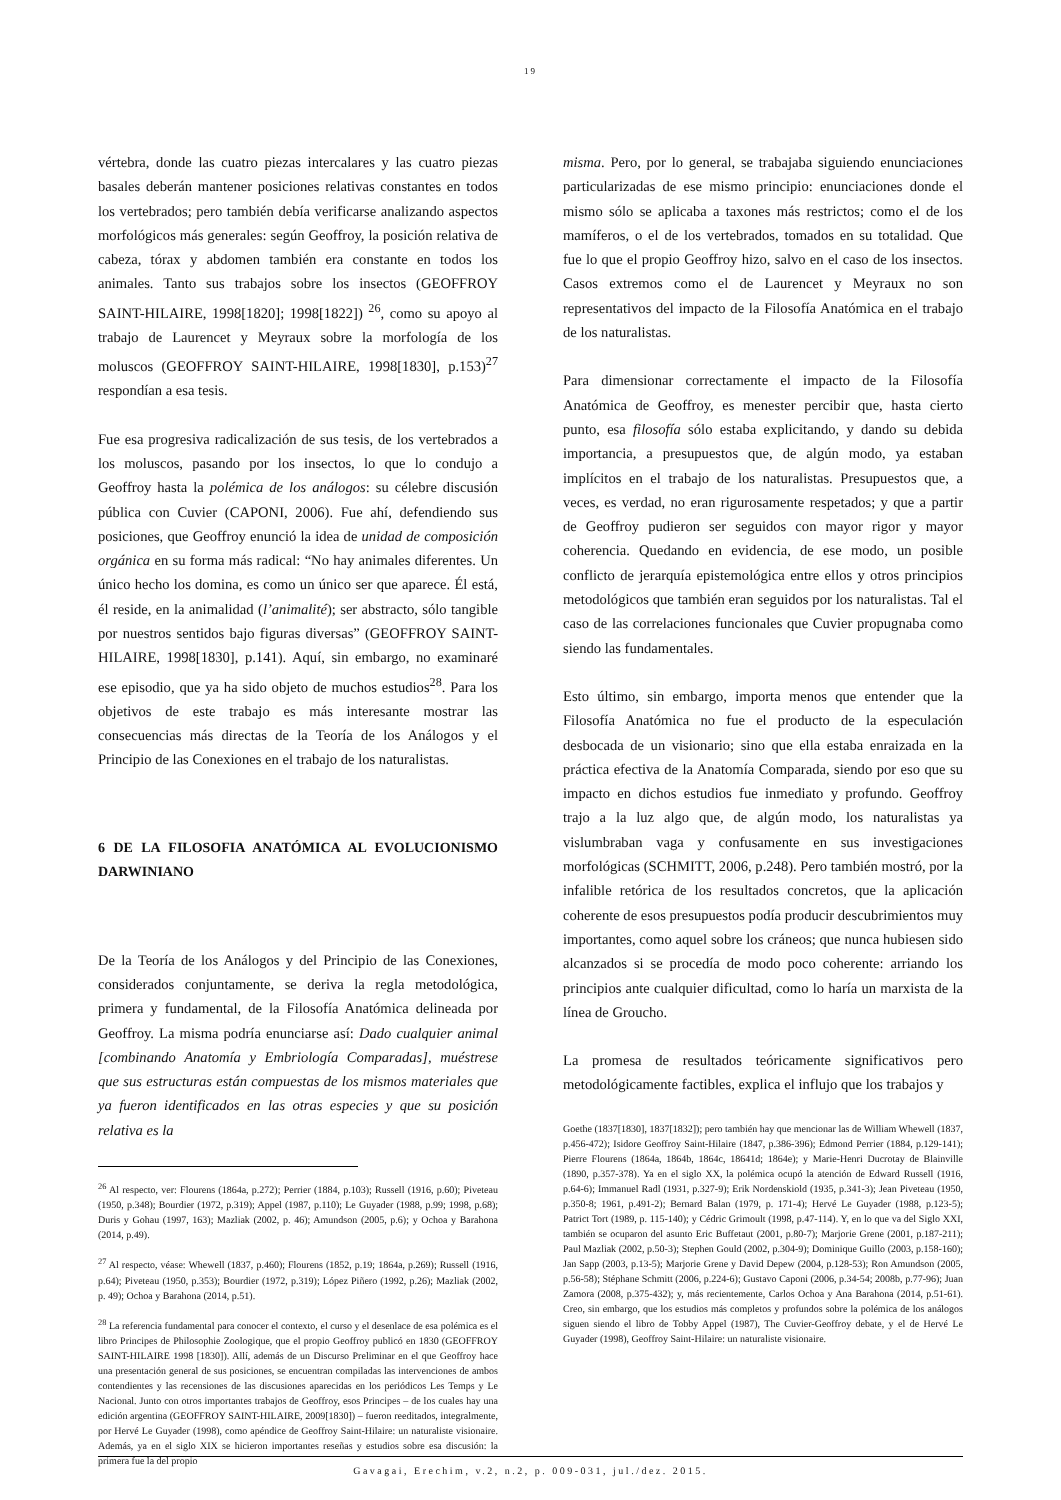19
vértebra, donde las cuatro piezas intercalares y las cuatro piezas basales deberán mantener posiciones relativas constantes en todos los vertebrados; pero también debía verificarse analizando aspectos morfológicos más generales: según Geoffroy, la posición relativa de cabeza, tórax y abdomen también era constante en todos los animales. Tanto sus trabajos sobre los insectos (GEOFFROY SAINT-HILAIRE, 1998[1820]; 1998[1822]) <sup>26</sup>, como su apoyo al trabajo de Laurencet y Meyraux sobre la morfología de los moluscos (GEOFFROY SAINT-HILAIRE, 1998[1830], p.153)<sup>27</sup> respondían a esa tesis.
Fue esa progresiva radicalización de sus tesis, de los vertebrados a los moluscos, pasando por los insectos, lo que lo condujo a Geoffroy hasta la polémica de los análogos: su célebre discusión pública con Cuvier (CAPONI, 2006). Fue ahí, defendiendo sus posiciones, que Geoffroy enunció la idea de unidad de composición orgánica en su forma más radical: “No hay animales diferentes. Un único hecho los domina, es como un único ser que aparece. Él está, él reside, en la animalidad (l’animalité); ser abstracto, sólo tangible por nuestros sentidos bajo figuras diversas” (GEOFFROY SAINT-HILAIRE, 1998[1830], p.141). Aquí, sin embargo, no examinaré ese episodio, que ya ha sido objeto de muchos estudios<sup>28</sup>. Para los objetivos de este trabajo es más interesante mostrar las consecuencias más directas de la Teoría de los Análogos y el Principio de las Conexiones en el trabajo de los naturalistas.
6 DE LA FILOSOFIA ANATÓMICA AL EVOLUCIONISMO DARWINIANO
De la Teoría de los Análogos y del Principio de las Conexiones, considerados conjuntamente, se deriva la regla metodológica, primera y fundamental, de la Filosofía Anatómica delineada por Geoffroy. La misma podría enunciarse así: Dado cualquier animal [combinando Anatomía y Embriología Comparadas], muéstrese que sus estructuras están compuestas de los mismos materiales que ya fueron identificados en las otras especies y que su posición relativa es la
<sup>26</sup> Al respecto, ver: Flourens (1864a, p.272); Perrier (1884, p.103); Russell (1916, p.60); Piveteau (1950, p.348); Bourdier (1972, p.319); Appel (1987, p.110); Le Guyader (1988, p.99; 1998, p.68); Duris y Gohau (1997, 163); Mazliak (2002, p. 46); Amundson (2005, p.6); y Ochoa y Barahona (2014, p.49).
<sup>27</sup> Al respecto, véase: Whewell (1837, p.460); Flourens (1852, p.19; 1864a, p.269); Russell (1916, p.64); Piveteau (1950, p.353); Bourdier (1972, p.319); López Piñero (1992, p.26); Mazliak (2002, p. 49); Ochoa y Barahona (2014, p.51).
<sup>28</sup> La referencia fundamental para conocer el contexto, el curso y el desenlace de esa polémica es el libro Principes de Philosophie Zoologique, que el propio Geoffroy publicó en 1830 (GEOFFROY SAINT-HILAIRE 1998 [1830]). Allí, además de un Discurso Preliminar en el que Geoffroy hace una presentación general de sus posiciones, se encuentran compiladas las intervenciones de ambos contendientes y las recensiones de las discusiones aparecidas en los periódicos Les Temps y Le Nacional. Junto con otros importantes trabajos de Geoffroy, esos Principes – de los cuales hay una edición argentina (GEOFFROY SAINT-HILAIRE, 2009[1830]) – fueron reeditados, integralmente, por Hervé Le Guyader (1998), como apéndice de Geoffroy Saint-Hilaire: un naturaliste visionaire. Además, ya en el siglo XIX se hicieron importantes reseñas y estudios sobre esa discusión: la primera fue la del propio
misma. Pero, por lo general, se trabajaba siguiendo enunciaciones particularizadas de ese mismo principio: enunciaciones donde el mismo sólo se aplicaba a taxones más restrictos; como el de los mamíferos, o el de los vertebrados, tomados en su totalidad. Que fue lo que el propio Geoffroy hizo, salvo en el caso de los insectos. Casos extremos como el de Laurencet y Meyraux no son representativos del impacto de la Filosofía Anatómica en el trabajo de los naturalistas.
Para dimensionar correctamente el impacto de la Filosofía Anatómica de Geoffroy, es menester percibir que, hasta cierto punto, esa filosofía sólo estaba explicitando, y dando su debida importancia, a presupuestos que, de algún modo, ya estaban implícitos en el trabajo de los naturalistas. Presupuestos que, a veces, es verdad, no eran rigurosamente respetados; y que a partir de Geoffroy pudieron ser seguidos con mayor rigor y mayor coherencia. Quedando en evidencia, de ese modo, un posible conflicto de jerarquía epistemológica entre ellos y otros principios metodológicos que también eran seguidos por los naturalistas. Tal el caso de las correlaciones funcionales que Cuvier propugnaba como siendo las fundamentales.
Esto último, sin embargo, importa menos que entender que la Filosofía Anatómica no fue el producto de la especulación desbocada de un visionario; sino que ella estaba enraizada en la práctica efectiva de la Anatomía Comparada, siendo por eso que su impacto en dichos estudios fue inmediato y profundo. Geoffroy trajo a la luz algo que, de algún modo, los naturalistas ya vislumbraban vaga y confusamente en sus investigaciones morfológicas (SCHMITT, 2006, p.248). Pero también mostró, por la infalible retórica de los resultados concretos, que la aplicación coherente de esos presupuestos podía producir descubrimientos muy importantes, como aquel sobre los cráneos; que nunca hubiesen sido alcanzados si se procedía de modo poco coherente: arriando los principios ante cualquier dificultad, como lo haría un marxista de la línea de Groucho.
La promesa de resultados teóricamente significativos pero metodológicamente factibles, explica el influjo que los trabajos y
Goethe (1837[1830], 1837[1832]); pero también hay que mencionar las de William Whewell (1837, p.456-472); Isidore Geoffroy Saint-Hilaire (1847, p.386-396); Edmond Perrier (1884, p.129-141); Pierre Flourens (1864a, 1864b, 1864c, 18641d; 1864e); y Marie-Henri Ducrotay de Blainville (1890, p.357-378). Ya en el siglo XX, la polémica ocupó la atención de Edward Russell (1916, p.64-6); Immanuel Radl (1931, p.327-9); Erik Nordenskiold (1935, p.341-3); Jean Piveteau (1950, p.350-8; 1961, p.491-2); Bernard Balan (1979, p. 171-4); Hervé Le Guyader (1988, p.123-5); Patrict Tort (1989, p. 115-140); y Cédric Grimoult (1998, p.47-114). Y, en lo que va del Siglo XXI, también se ocuparon del asunto Eric Buffetaut (2001, p.80-7); Marjorie Grene (2001, p.187-211); Paul Mazliak (2002, p.50-3); Stephen Gould (2002, p.304-9); Dominique Guillo (2003, p.158-160); Jan Sapp (2003, p.13-5); Marjorie Grene y David Depew (2004, p.128-53); Ron Amundson (2005, p.56-58); Stéphane Schmitt (2006, p.224-6); Gustavo Caponi (2006, p.34-54; 2008b, p.77-96); Juan Zamora (2008, p.375-432); y, más recientemente, Carlos Ochoa y Ana Barahona (2014, p.51-61). Creo, sin embargo, que los estudios más completos y profundos sobre la polémica de los análogos siguen siendo el libro de Tobby Appel (1987), The Cuvier-Geoffroy debate, y el de Hervé Le Guyader (1998), Geoffroy Saint-Hilaire: un naturaliste visionaire.
Gavagai, Erechim, v.2, n.2, p. 009-031, jul./dez. 2015.